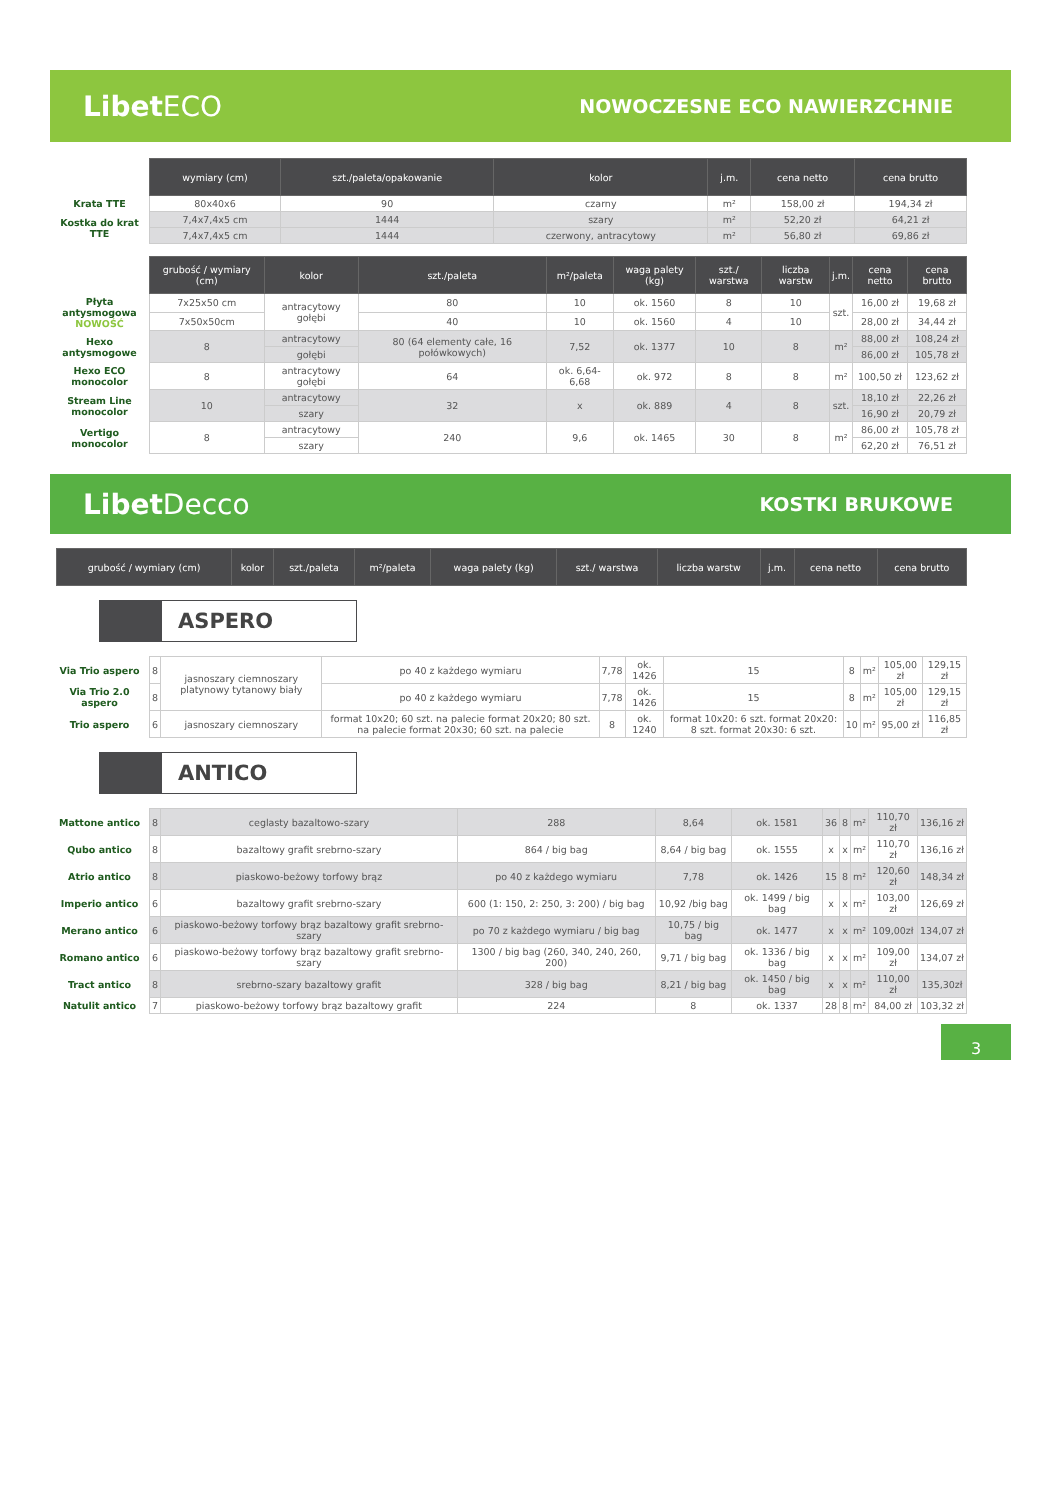LibetECO
NOWOCZESNE ECO NAWIERZCHNIE
| | wymiary (cm) | szt./paleta/opakowanie | kolor | j.m. | cena netto | cena brutto |
| --- | --- | --- | --- | --- | --- | --- |
| Krata TTE | 80x40x6 | 90 | czarny | m² | 158,00 zł | 194,34 zł |
| Kostka do krat TTE | 7,4x7,4x5 cm | 1444 | szary | m² | 52,20 zł | 64,21 zł |
| | 7,4x7,4x5 cm | 1444 | czerwony, antracytowy | m² | 56,80 zł | 69,86 zł |
| | grubość / wymiary (cm) | kolor | szt./paleta | m²/paleta | waga palety (kg) | szt./ warstwa | liczba warstw | j.m. | cena netto | cena brutto |
| --- | --- | --- | --- | --- | --- | --- | --- | --- | --- | --- |
| Płyta antysmogowa NOWOŚĆ | 7x25x50 cm | antracytowy gołębi | 80 | 10 | ok. 1560 | 8 | 10 | szt. | 16,00 zł | 19,68 zł |
| | 7x50x50cm | | 40 | 10 | ok. 1560 | 4 | 10 | | 28,00 zł | 34,44 zł |
| Hexo antysmogowe | 8 | antracytowy | 80 (64 elementy całe, 16 połówkowych) | 7,52 | ok. 1377 | 10 | 8 | m² | 88,00 zł | 108,24 zł |
| | | gołębi | | | | | | | 86,00 zł | 105,78 zł |
| Hexo ECO monocolor | 8 | antracytowy gołębi | 64 | ok. 6,64-6,68 | ok. 972 | 8 | 8 | m² | 100,50 zł | 123,62 zł |
| Stream Line monocolor | 10 | antracytowy | 32 | x | ok. 889 | 4 | 8 | szt. | 18,10 zł | 22,26 zł |
| | | szary | | | | | | | 16,90 zł | 20,79 zł |
| Vertigo monocolor | 8 | antracytowy | 240 | 9,6 | ok. 1465 | 30 | 8 | m² | 86,00 zł | 105,78 zł |
| | | szary | | | | | | | 62,20 zł | 76,51 zł |
LibetDecco
KOSTKI BRUKOWE
| | grubość / wymiary (cm) | kolor | szt./paleta | m²/paleta | waga palety (kg) | szt./ warstwa | liczba warstw | j.m. | cena netto | cena brutto |
| --- | --- | --- | --- | --- | --- | --- | --- | --- | --- | --- |
ASPERO
| Via Trio aspero | 8 | jasnoszary ciemnoszary platynowy tytanowy biały | po 40 z każdego wymiaru | 7,78 | ok. 1426 | 15 | 8 | m² | 105,00 zł | 129,15 zł |
| Via Trio 2.0 aspero | 8 | | po 40 z każdego wymiaru | 7,78 | ok. 1426 | 15 | 8 | m² | 105,00 zł | 129,15 zł |
| Trio aspero | 6 | jasnoszary ciemnoszary | format 10x20; 60 szt. na palecie format 20x20; 80 szt. na palecie format 20x30; 60 szt. na palecie | 8 | ok. 1240 | format 10x20: 6 szt. format 20x20: 8 szt. format 20x30: 6 szt. | 10 | m² | 95,00 zł | 116,85 zł |
ANTICO
| Mattone antico | 8 | ceglasty bazaltowo-szary | 288 | 8,64 | ok. 1581 | 36 | 8 | m² | 110,70 zł | 136,16 zł |
| Qubo antico | 8 | bazaltowy grafit srebrno-szary | 864 / big bag | 8,64 / big bag | ok. 1555 | x | x | m² | 110,70 zł | 136,16 zł |
| Atrio antico | 8 | piaskowo-beżowy torfowy brąz | po 40 z każdego wymiaru | 7,78 | ok. 1426 | 15 | 8 | m² | 120,60 zł | 148,34 zł |
| Imperio antico | 6 | bazaltowy grafit srebrno-szary | 600 (1: 150, 2: 250, 3: 200) / big bag | 10,92 /big bag | ok. 1499 / big bag | x | x | m² | 103,00 zł | 126,69 zł |
| Merano antico | 6 | piaskowo-beżowy torfowy brąz bazaltowy grafit srebrno-szary | po 70 z każdego wymiaru / big bag | 10,75 / big bag | ok. 1477 | x | x | m² | 109,00zł | 134,07 zł |
| Romano antico | 6 | piaskowo-beżowy torfowy brąz bazaltowy grafit srebrno-szary | 1300 / big bag (260, 340, 240, 260, 200) | 9,71 / big bag | ok. 1336 / big bag | x | x | m² | 109,00 zł | 134,07 zł |
| Tract antico | 8 | srebrno-szary bazaltowy grafit | 328 / big bag | 8,21 / big bag | ok. 1450 / big bag | x | x | m² | 110,00 zł | 135,30zł |
| Natulit antico | 7 | piaskowo-beżowy torfowy brąz bazaltowy grafit | 224 | 8 | ok. 1337 | 28 | 8 | m² | 84,00 zł | 103,32 zł |
3